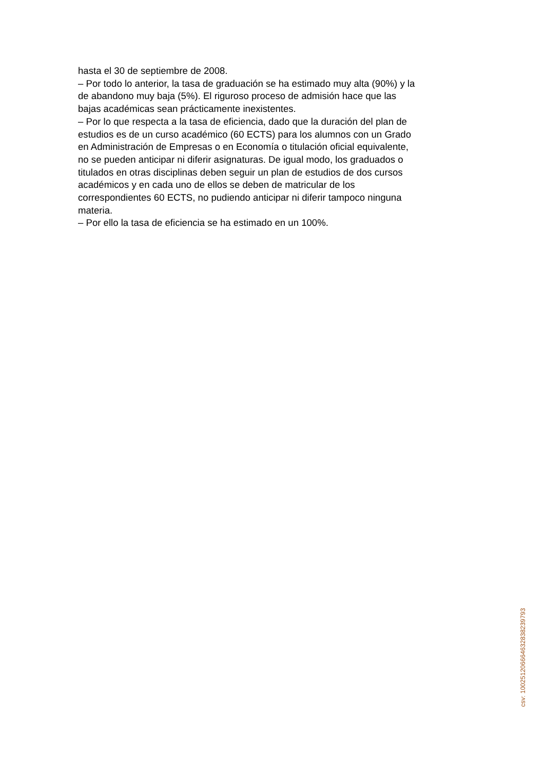hasta el 30 de septiembre de 2008.
– Por todo lo anterior, la tasa de graduación se ha estimado muy alta (90%) y la de abandono muy baja (5%). El riguroso proceso de admisión hace que las bajas académicas sean prácticamente inexistentes.
– Por lo que respecta a la tasa de eficiencia, dado que la duración del plan de estudios es de un curso académico (60 ECTS) para los alumnos con un Grado en Administración de Empresas o en Economía o titulación oficial equivalente, no se pueden anticipar ni diferir asignaturas. De igual modo, los graduados o titulados en otras disciplinas deben seguir un plan de estudios de dos cursos académicos y en cada uno de ellos se deben de matricular de los correspondientes 60 ECTS, no pudiendo anticipar ni diferir tampoco ninguna materia.
– Por ello la tasa de eficiencia se ha estimado en un 100%.
csv: 100251206664632838239793